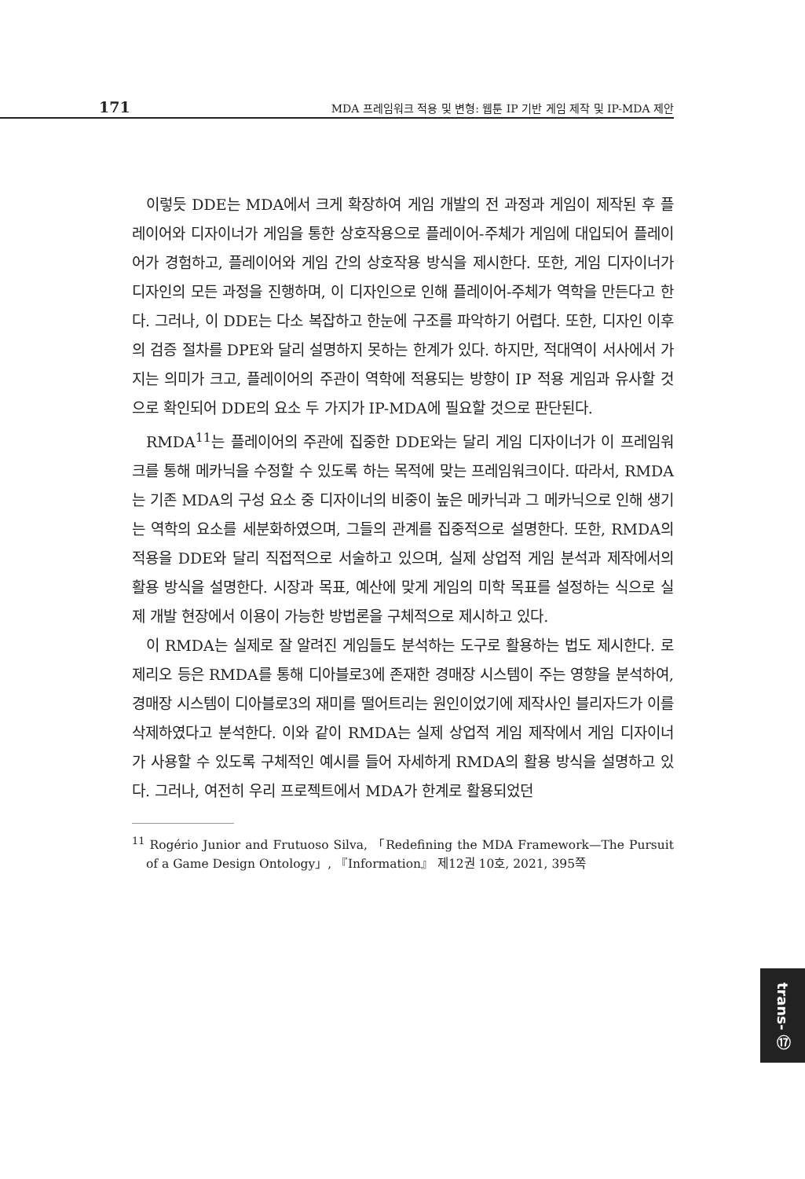171 MDA 프레임워크 적용 및 변형: 웹툰 IP 기반 게임 제작 및 IP-MDA 제안
이렇듯 DDE는 MDA에서 크게 확장하여 게임 개발의 전 과정과 게임이 제작된 후 플레이어와 디자이너가 게임을 통한 상호작용으로 플레이어-주체가 게임에 대입되어 플레이어가 경험하고, 플레이어와 게임 간의 상호작용 방식을 제시한다. 또한, 게임 디자이너가 디자인의 모든 과정을 진행하며, 이 디자인으로 인해 플레이어-주체가 역학을 만든다고 한다. 그러나, 이 DDE는 다소 복잡하고 한눈에 구조를 파악하기 어렵다. 또한, 디자인 이후의 검증 절차를 DPE와 달리 설명하지 못하는 한계가 있다. 하지만, 적대역이 서사에서 가지는 의미가 크고, 플레이어의 주관이 역학에 적용되는 방향이 IP 적용 게임과 유사할 것으로 확인되어 DDE의 요소 두 가지가 IP-MDA에 필요할 것으로 판단된다.
RMDA<sup>11</sup>는 플레이어의 주관에 집중한 DDE와는 달리 게임 디자이너가 이 프레임워크를 통해 메카닉을 수정할 수 있도록 하는 목적에 맞는 프레임워크이다. 따라서, RMDA는 기존 MDA의 구성 요소 중 디자이너의 비중이 높은 메카닉과 그 메카닉으로 인해 생기는 역학의 요소를 세분화하였으며, 그들의 관계를 집중적으로 설명한다. 또한, RMDA의 적용을 DDE와 달리 직접적으로 서술하고 있으며, 실제 상업적 게임 분석과 제작에서의 활용 방식을 설명한다. 시장과 목표, 예산에 맞게 게임의 미학 목표를 설정하는 식으로 실제 개발 현장에서 이용이 가능한 방법론을 구체적으로 제시하고 있다.
이 RMDA는 실제로 잘 알려진 게임들도 분석하는 도구로 활용하는 법도 제시한다. 로제리오 등은 RMDA를 통해 디아블로3에 존재한 경매장 시스템이 주는 영향을 분석하여, 경매장 시스템이 디아블로3의 재미를 떨어트리는 원인이었기에 제작사인 블리자드가 이를 삭제하였다고 분석한다. 이와 같이 RMDA는 실제 상업적 게임 제작에서 게임 디자이너가 사용할 수 있도록 구체적인 예시를 들어 자세하게 RMDA의 활용 방식을 설명하고 있다. 그러나, 여전히 우리 프로젝트에서 MDA가 한계로 활용되었던
<sup>11</sup> Rogério Junior and Frutuoso Silva, 「Redefining the MDA Framework—The Pursuit of a Game Design Ontology」, 『Information』 제12권 10호, 2021, 395쪽
trans- ⑰